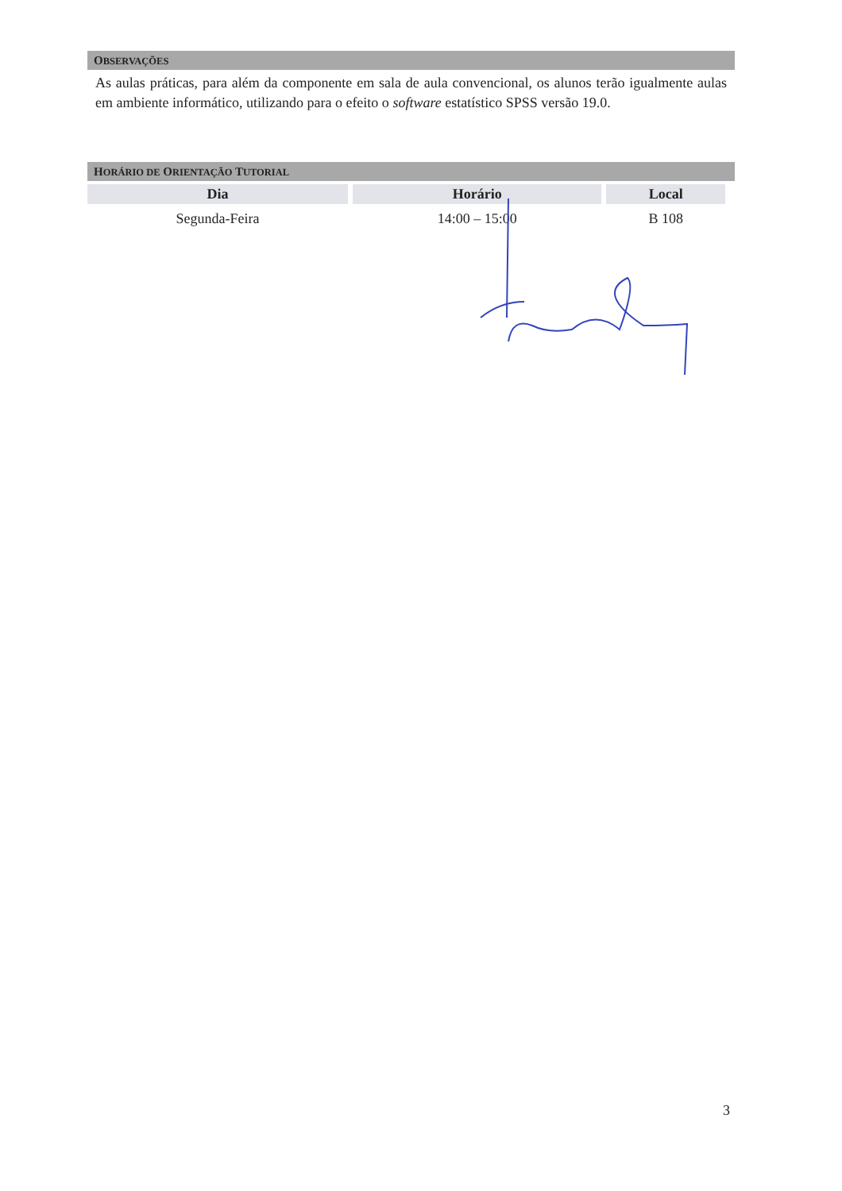OBSERVAÇÕES
As aulas práticas, para além da componente em sala de aula convencional, os alunos terão igualmente aulas em ambiente informático, utilizando para o efeito o software estatístico SPSS versão 19.0.
HORÁRIO DE ORIENTAÇÃO TUTORIAL
| Dia | Horário | Local |
| --- | --- | --- |
| Segunda-Feira | 14:00 – 15:00 | B 108 |
3